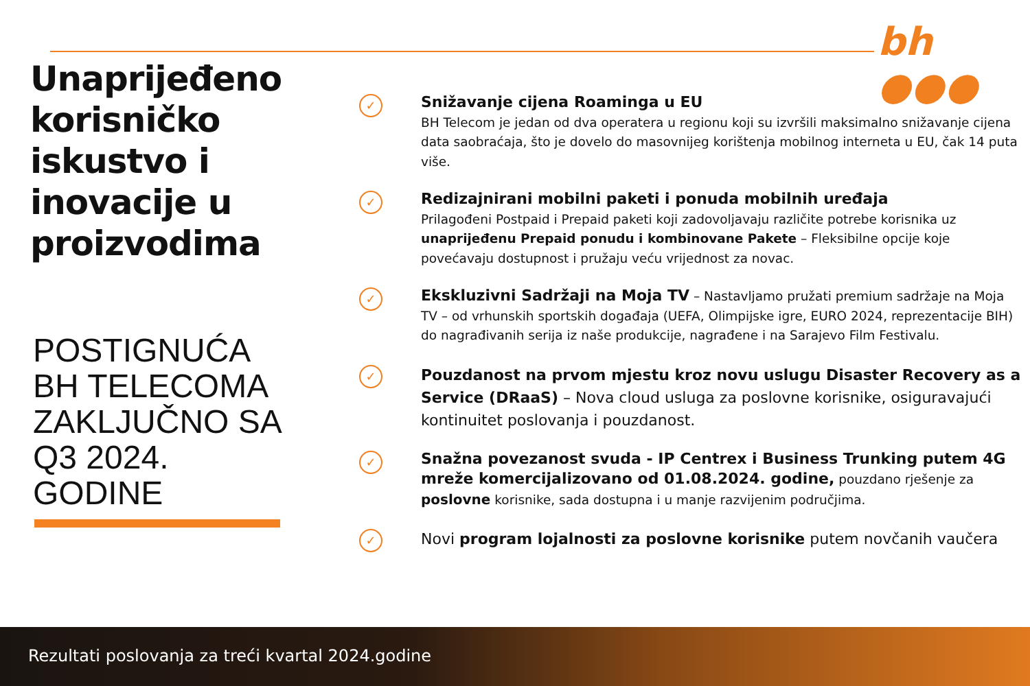bh ●●●
Unaprijeđeno korisničko iskustvo i inovacije u proizvodima
POSTIGNUĆA BH TELECOMA ZAKLJUČNO SA Q3 2024. GODINE
✓
Snižavanje cijena Roaminga u EU
BH Telecom je jedan od dva operatera u regionu koji su izvršili maksimalno snižavanje cijena data saobraćaja, što je dovelo do masovnijeg korištenja mobilnog interneta u EU, čak 14 puta više.
✓
Redizajnirani mobilni paketi i ponuda mobilnih uređaja
Prilagođeni Postpaid i Prepaid paketi koji zadovoljavaju različite potrebe korisnika uz unaprijeđenu Prepaid ponudu i kombinovane Pakete – Fleksibilne opcije koje povećavaju dostupnost i pružaju veću vrijednost za novac.
✓
Ekskluzivni Sadržaji na Moja TV – Nastavljamo pružati premium sadržaje na Moja TV – od vrhunskih sportskih događaja (UEFA, Olimpijske igre, EURO 2024, reprezentacije BIH) do nagrađivanih serija iz naše produkcije, nagrađene i na Sarajevo Film Festivalu.
✓
Pouzdanost na prvom mjestu kroz novu uslugu Disaster Recovery as a Service (DRaaS) – Nova cloud usluga za poslovne korisnike, osiguravajući kontinuitet poslovanja i pouzdanost.
✓
Snažna povezanost svuda - IP Centrex i Business Trunking putem 4G mreže komercijalizovano od 01.08.2024. godine, pouzdano rješenje za poslovne korisnike, sada dostupna i u manje razvijenim područjima.
✓
Novi program lojalnosti za poslovne korisnike putem novčanih vaučera
Rezultati poslovanja za treći kvartal 2024.godine